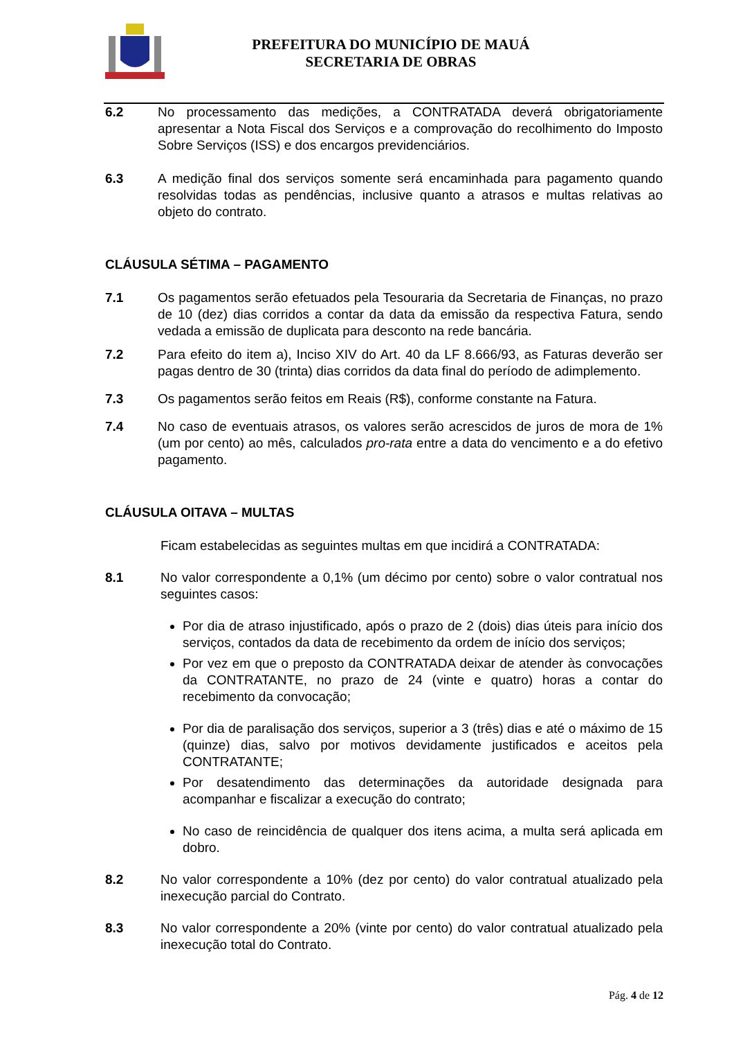PREFEITURA DO MUNICÍPIO DE MAUÁ
SECRETARIA DE OBRAS
6.2 No processamento das medições, a CONTRATADA deverá obrigatoriamente apresentar a Nota Fiscal dos Serviços e a comprovação do recolhimento do Imposto Sobre Serviços (ISS) e dos encargos previdenciários.
6.3 A medição final dos serviços somente será encaminhada para pagamento quando resolvidas todas as pendências, inclusive quanto a atrasos e multas relativas ao objeto do contrato.
CLÁUSULA SÉTIMA – PAGAMENTO
7.1 Os pagamentos serão efetuados pela Tesouraria da Secretaria de Finanças, no prazo de 10 (dez) dias corridos a contar da data da emissão da respectiva Fatura, sendo vedada a emissão de duplicata para desconto na rede bancária.
7.2 Para efeito do item a), Inciso XIV do Art. 40 da LF 8.666/93, as Faturas deverão ser pagas dentro de 30 (trinta) dias corridos da data final do período de adimplemento.
7.3 Os pagamentos serão feitos em Reais (R$), conforme constante na Fatura.
7.4 No caso de eventuais atrasos, os valores serão acrescidos de juros de mora de 1% (um por cento) ao mês, calculados pro-rata entre a data do vencimento e a do efetivo pagamento.
CLÁUSULA OITAVA – MULTAS
Ficam estabelecidas as seguintes multas em que incidirá a CONTRATADA:
8.1 No valor correspondente a 0,1% (um décimo por cento) sobre o valor contratual nos seguintes casos:
Por dia de atraso injustificado, após o prazo de 2 (dois) dias úteis para início dos serviços, contados da data de recebimento da ordem de início dos serviços;
Por vez em que o preposto da CONTRATADA deixar de atender às convocações da CONTRATANTE, no prazo de 24 (vinte e quatro) horas a contar do recebimento da convocação;
Por dia de paralisação dos serviços, superior a 3 (três) dias e até o máximo de 15 (quinze) dias, salvo por motivos devidamente justificados e aceitos pela CONTRATANTE;
Por desatendimento das determinações da autoridade designada para acompanhar e fiscalizar a execução do contrato;
No caso de reincidência de qualquer dos itens acima, a multa será aplicada em dobro.
8.2 No valor correspondente a 10% (dez por cento) do valor contratual atualizado pela inexecução parcial do Contrato.
8.3 No valor correspondente a 20% (vinte por cento) do valor contratual atualizado pela inexecução total do Contrato.
Pág. 4 de 12